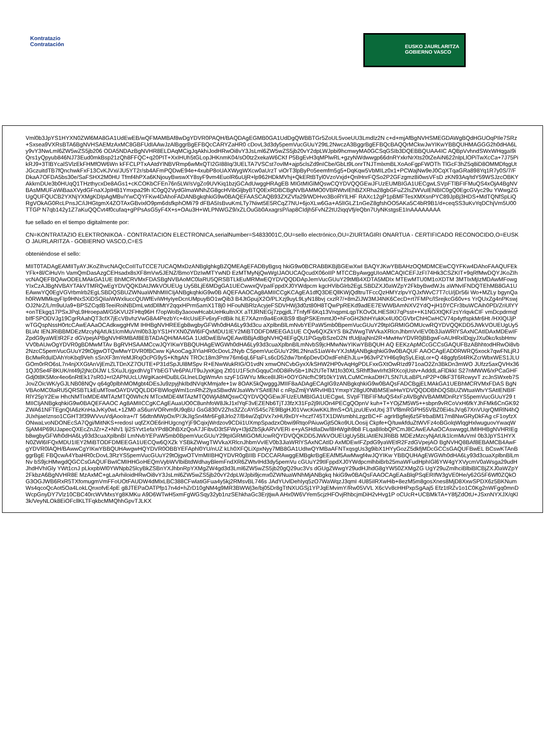Kontratazio
Contratación
EUSKO JAURLARITZA
GOBIERNO VASCO
Vml0b3JpYS1HYXN0ZWl6MA8GA1UdEwEB/wQFMAMBAf8wDgYDVR0PAQH/BAQDAgEGMB0GA1UdDgQWBBTGr5ZoUL5voeUU3Lmdlz2N c+d+mjAfBgNVHSMEGDAWgBQdHGUOqPIle7SRz+Sxsea9VXRsBTA6BgNVHSAEMzAxMC8GBFUdIAAwJzAlBggrBgEFBQcCARYZaHR0 cDovL3d3dy5pemVucGUuY29tL2NwczA3BggrBgEFBQcBAQQrMCkwJwYIKwYBBQUHMAGGG2h0dHA6Ly9vY3NwLml6ZW5wZS5jb206 ODA5NDAzBgNVHR8ELDAqMCigJqAkhiJodHRwOi8vY3JsLml6ZW5wZS5jb20vY2dpLWJpbi9hcmwyMA0GCSqGSIb3DQEBBQUAA4IC AQBpVvhndSWxWHqgaI9iQrs1yQpyub846NJ73Eud0mkBsp21zQh8FFQC+q20PIT+XxIHUh5tGLopJHKnmK04/sO0tz2xekaW6CKf P5BgEvH3qMPlwRL+gzyNWdwwgp66dnRYxkrNrXts20tZeAiN622nlpLlOPiTwXcCa+7J75PikRJ9+3TlBYcalSVlzEkFHMfOW6Wn kFFCLPTxAAtdYlNBVRmp6wMxQTI2GI88Iq/3UELTA7VSCst7ovlM+ajp5clsZd9nICbe/GbLt9LonrTNJTmlxmBLXoAoFgpFWOTh TlGcF3hZ5q8iD8OMMDfqgUtJGczuitdTB7fQnchwkFxF13CvKJVxi/JU5YT2r/sb4AFmPQDwE94e+4xubP8oUAXWygWXcw0aUrzT viOrT3lpByPo5eemfm5g5+DqKqw5VbMILz0x1+PCWajNw9eJ0CqXTqaGRa898Yq1R7y0S/7/FDkaA7OFDA5bs30e/SaFSHX2M0HU Tfmf4hPXa6KNjouyBwswXY8syF9vm4EuolR6uUjR+lp962HDkMVhj+QkERtBTyl0VzoVxjd+QnlHnrFQSo2P2GFzgmz8i0wsVFsD zKN93Aq/tdY59WSJzcOBKYAkkrnDUe3b0HUqQ1THzthycxDe8AGs1+cKCOKbCFEn76n5LW/sVgZo9UVKiq1bzjGCAdUwggHRAgEB MIGtMIGlMQswCQYDVQQGEwJFUzEUMBIGA1UECgwLSVpFTlBFIFMuQS4xOjA4BgNVBAsMMUFaWiBaaXVydGFnaXJpIHB1Ymxpa29h IC0gQ2VydGlmaWNhZG8gcHVibGljbyBTQ0ExRDBCBgNVBAMMO0VBRWtvIEhBZXRha28gbGFuZ2lsZWVuIENBIC0gQ0EgcGVyc29u YWwgZGUgQUFQUCB2YXNjYXMgKDIpAgMBv/YwCQYFKw4DAhoFADANBgkqhkiG9w0BAQEFAASCAQB93ZXZVfa29/WDHvo3BoRYlLHF RAXc12gP1pBMFTesXMXsnPYC89JpBj3HDS+MdTQNfSpLiQRgVOkAG0RcLPnsJC/iJHGtgmX4ZOTAxGBvixlO9pm6dsfkphOMi79 dFBA5IsBvuKmLTy7Niwt5E5RCqZ7NU+6joXLw6Ga+A5lIGLZ1nGeZ8gfshOO5AKa5C4bR9B1/d+ceqSS3uKvYqDChjVm5U00TTGP N7qb142y1Z7aKuQQCvt4f0cufaq+gPPsAsG5yF4X+s+OAu3H+WLPNWGZ9/xZLOuGb0AxagrsP/iap8CIdjh5FvNZ2tU2iqqVfj/eQbn7UyNKstgsE1InAAAAAAAA
fue sellado en el tiempo digitalmente por:
CN=KONTRATAZIO ELEKTRONIKOA - CONTRATACION ELECTRONICA,serialNumber=S4833001C,OU=sello electrónico,OU=ZIURTAGIRI ONARTUA - CERTIFICADO RECONOCIDO,O=EUSKO JAURLARITZA - GOBIERNO VASCO,C=ES
obteniéndose el sello:
MIIT0TADAgEAMIITyAYJKoZIhvcNAQcCoIITuTCCE7UCAQMxDzANBglghkgBZQMEAgEFADByBgsq hkiG9w0BCRABBKBjBGEwXwI BAQYJKwYBBAHzOQMDMCEwCQYFKw4DAhoFAAQUFEkYFk+8l/CiHuVn VamQmDasAzgCEHsadx8sXF8mVw5JENZ/BmoYDzIwMTYwND EzMTMyNjQwWgIJAOUCAQcudX06oIIP MTCCByAwggUIoAMCAQICEFJzFI74Hk3CSZKIT+9qRfMwDQYJKoZIhvcNAQEFBQAwODELMAkGA1UE BhMCRVMxFDASBgNVBAoMC0laRU5QRSBTLkEuMRMwEQYDVQQDDApJemVucGUuY29tMB4XDTA5MDIx MTEwMTU0M1oXDTM 3MTIxMjIzMDAwMFowgYIxCzAJBgNVBAYTAkVTMRQwEgYDVQQKDAtJWkVOUEUg Uy5BLjE6MDgGA1UECwwxQVpaIFppdXJ0YWdpcm kgcHVibGlrb2EgLSBDZXJ0aWZpY2FkbyBwdWJs aWNvIFNDQTEhMB8GA1UEAwwYQ0EgVGVrbmlrb2EgLSBDQSBUZWNuaWNhMIICIjANBgkqhkiG9w0B AQEFAAOCAg8AMIICCgKCAgEA1dfQ3DEQllKWjQdltruTFccQzHMYzlpvYQJxfWvC7T7cU/jDr56i Wo+MZLy bgynQah0RWMMkqyFIp9HNxSXiDSQiIaiWWxliuccQUWfEviWHyIyeDcnUMpuyBO1wQib3 B4JtGpujX2O/PLXzj9uyL9LyN18bvj cxzR7/+8mZiJW3MJ4NK6CecD+rt7FMPc/lSrejkcG60v+s YrQUxZg4nPKswjOJ2NrZ/L/m9uUa9+BPSZCqdBTeeiRoiNBDmLwtdDllMtY2qqxHPrm5amX1T8j0 HFouNBRlzAcyjeFSDVHWj3d0zt80H8TQwPpREKd9adEE7EWWBAmNXV2YdQ+jH10YCFr3buWCAih0PD/ZriUlYY+onTEkgq17PSxJPqL9HroepaM/G5KVU2FHtq96H f7opWoBy3aoowHcabUeHkultnXX aTfJRNEGj7zpgjdL7TnfyfF6Kq13VnqpmLqpTKOvOLHESIKI7qPsst++K1NGXtQKFzsYrlqvkCIF vmDcpdrmqfbIfFSPODVJg19CgrRAahQT3cfX7jEcVBvhzVwG8A4PezbYc+4IcUsiEFv6xyFrdBik hLE7XAzrn9a4EoKBS9 tBqPSKEmmtJ0+hFoGH2khHYukKx4U0CGVbrChHCwHCV74p4ytfspkMr6Ht /HXlQIJjPwTGQspNssH0rtcCAwEAAaOCAdkwggHVM IHHBgNVHREEgb8wgbyGFWh0dHA6Ly93d3cu aXplbnBlLmNvbYEPaW5mb0BpemVucGUuY29tpIGRMIGOMUcwRQYDVQQKDD5JWkVOUEUgUy5BLiAt IENJRiBBMDEzMzcyNjAtUk1lcmMuVml0b3JpYS1HYXN0ZWl6IFQxMDU1IEY2MiBTODFDMEEGA1UE CQw6QXZkYS BkZWwgTWVkaXRlcnJhbmVvIEV0b3JiaWRlYSAxNCAtIDAxMDEwIFZpdG9yaWEtR2Fz dGVpejAPBgNVHRMBAf8EBTADAQH/MA4GA 1UdDwEB/wQEAwIBBjAdBgNVHQ4EFgQU1PGqyBSzeD2N tfUdjIajNnl2R+MwHwYDVR0jBBgwFoAUHRxlDqjyJXu0kc/ksbHmvVV0bAUwOgYDVR0gBDMwMTAv BgRVHSAAMCcwJQYIKwYBBQUHAgEWGWh0dHA6Ly93d3cuaXplbnBlLmNvbS9jcHMwNwYIKwYBBQUH AQ EEKzApMCcGCCsGAQUFBzABhhtodHRwOi8vb2NzcC5pemVucGUuY29tOjgwOTQwMwYDVR0fBCww KjAooCagJIYiaHR0cDovL2Nyb C5pemVucGUuY29tL2NnaS1iaW4vYXJsMjANBgkqhkiG9w0BAQUF AAOCAgEAD0RWRQ5xock7qwFNLjRJBcMwRduIDAhYoKbq9Veh sSnXF3mYeMJRxjOcPG9yS+KftgAN TROc18m3Pmr76m6qL6FtaFLs6cD52dw7bn6pDevDOxdFehEhJLu+963vPZYHl6q9qSyLEiqLor+Q 48ggfp5t4RKZcrWbxWES1JLUGOm0rRO6sL7n4njXXGtAnVjEmZLTDnXZ7OUTE+P31dSpJUl8MSpv R+ENwWukRIG/O1vdN xmwONCvbGyxX/kSHW2HP0vAqHgPDLFxxGXtOwRIzd971oaO2Zn3BkDn3mWO JUfzz5axQVHx361QJ0Se4F8KUK/nt49j2jNcDlJW LSXuJLrjgxdhVgTYbEGTVe6PAUT9uJyxKjpq Zt01U1F5chGqquCn0D8iRv5b+1lN2UTeTM1fo30XLSRhff3wvIrht3RXcojUstv+AdddLaFlDkkI S27nMWW6/xPCaGHFGdj0t8K5Mor4eo6nRtEk17sR0J+rI2APNUcLUWgiKaoHDuBLGLlneLDgWmAn szyF1GWYu Mkce8IJRi+0OYGNcfhC9f10kY1WLCuMCmkaDtH7LSN7ULaBPLnP2P+0lkF3T6RcwyvT zcJnSWxeb7SJovZOicWK/yGJLNB08NQv q64g0plbhMOMgbt4DEsJu9zpyjhkIbdNVqKMmjafe+1w 8OAK5kQwgggJMIIF8aADAgECAgIG9zANBgkqhkiG9w0BAQsFADCBgjELMAkGA1UEBhMCRVMxFDAS BgNVBAoMC0laRU5QRSBTLkEuMTowOAYDVQQLDDFBWlogWml1cnRhZ2lyaSBwdWJsaWtvYSAtIENI c nRpZmljYWRvIHB1YmxpY28gU0NBMSEwHwYDVQQDDBhDQSBUZWtuaWtvYSAtIENBIFRlY25pY2Ew HhcNMTIxMDE4MTAzMTQ0WhcN MTcxMDE4MTAzMTQ0WjA8MQswCQYDVQQGEwJFUzEUMBIGA1UECgwL SVpFTlBFIFMuQS4xFzAVBgNVBAMMDnRzYS5pemVucGUuY29 tMIICIjANBgkqhkiG9w0BAQEFAAOC Ag8AMIICCgKCAgEAuaUO0C8unhfoW8JkJ1xlYqF3vEZENb6TjTJ3fzX31Fp2j9IUOn4PECgQOpnV kuh+T+YOjZM5W5++sbpn9vRCoVxH6fkYJhFMk6CnGK92ZWA61NFTEgnQIA6zKnHaJvKy0wL+1ZM0 aS6unVORvm9U9qBU GsG830V2Zhs3ZZcAYiS45c7E9lBgHJ01VwcKiwKKLlfmS+O/LjzuUEvxUtxj 3TVf8mRGPH55VBZ0Ei4sJVq67XnVUqrQMRlN4hQJUxhjaeIznso1CGHT3f39WVvuVdjAooIra+/T 56dtnMWpOx/P/JkJIgSn4Mr6Fg8Jrlo27/B4w/ZqDVx7xHU9xDY+hczf745TX1DWsmbhLzgzBC+F agrIrBgfiej6z5FtrbaBM17m8NwGRyDkFAg cF1oyfzXONwaLvoNDONEcSA7Qgi/MitNKS+redosI uqfZXOE6riHUgcngYjF9CqixjWrdzov9CDii1UXmpSpadzxObwi9RtqoPAiuwGjt5Oko9ULOosij Ckpfe+Q/tuwkfduZtWVFz4oBGolqWlqgHxlwuguovYwaqWSjAM4P69UJapecQXEcZnJZr+Z+Nh/1 lji2SYvt1efaYPd8OhBXzQoA7JFibvD3tSFWy+I3jdZbSjkARVVERi e+yASHdIaDw/l8HWgih9b8 FLqa8IlobQPCmJ8CAwEAAaOCAswwggLIMIHHBgNVHRIEgb8wgbyGFWh0dHA6Ly93d3cuaXplbnBl LmNvbYEPaW5mb0BpemVucGUuY29tpIGRMIGOMUcwRQYDVQQKDD5JWkVOUEUgUy5BLiAtIENJRiBB MDEzMzcyNjAtUk1lcmMuVml 0b3JpYS1HYXN0ZWl6IFQxMDU1IEY2MiBTODFDMEEGA1UECQw6QXZk YSBkZWwgTWVkaXRlcnJhbmVvIEV0b3JiaWRlYSAxNCAtID AxMDEwIFZpdG9yaWEtR2FzdGVpejAO BgNVHQ8BAf8EBAMCB4AwFgYDVR0lAQH/BAwwCgYIKwYBBQUHAwgwHQYDVR0OBBYEFAphl0YU/nUZ kLh0XFQLiXpxNyy7MB8GA1UdIwQYMBaAFNTxqsgUs3g9ibX1HYyGozZ5dkfjMDcGCCsGAQUFBwEL BCswKTAnBggrBgE FBQcwA4YbaHR0cDovL3RzYS5pemVucGUuY29tOjgwOTVmMIIBHQYDVR0gBIIB FDCCARAwggEMBgkrBgEEAfM5AwMwgf4wJQYIKw YBBQUHAgEWGWh0dHA6Ly93d3cuaXplbnBlLmNv bS9jcHMwgdQGCCsGAQUFBwICMIHHGoHEQmVybWVlbiBtdWdhayBlemFndXR6ZWtvIHd3dy5pemVu cGUuY29tIFppdXJ0YWdpcmlhbiBrb25maWFudHphIGl6YW4gYXVycmV0aWsga29udHJhdHVhIGly YWt1cnJ pLkxpbWl0YWNpb25lcyBkZSBnYXJhbnRpYXMgZW4gd3d3Lml6ZW5wZS5jb20gQ29uc3Vs dGUgZWwgY29udHJhdG8gYW50ZXMgZG UgY29uZmlhciBlbiBlCBjZXJ0aWZpY2FkbzA6BgNVHR8E MzAxMC+gLaArhiloidHRwOi8vY3JsLml6ZW5wZS5jb20vY2dpLWJpbi9jcmx0ZWNuaWNhMjANBgkq hkiG9w0BAQsFAAOCAgEAaBlqPSqERIfW3gVE0He/y62G5F6Wf0ZQkOG3OGJWB6RxR5TXfomugmVmFFoUOtFAUDW4dMlxLBC388CFwlatiGFua4y5kj2RMsvBL746s JAdYUvlDehIyq5zO7WaWqzJ3qmI 4U85iIRXwHib+8ezM5m8gosXnes8MjD8XxwSPDX6z5BKNumWs4qcoQcAot5Oa4LokLQnxofvE4pE g8JTEPaOATPfp17n4d+hZrD10gNM4g9MR3BWWj3e/bj05Dr8gTtNXUGSj1YPJqEMvimY/Rw05VVL X6cVv8cHHPxpSgAaj5 Efz1tRZv1o1C0Kg2nWFgq0mnDWcpGnyDY7Vlz10CBC40rcWVMxsYg8KMKu A9D6WTwH5xmFgWGSqy32yb1nzSEhkhaGc3ErjtjwA AHx0W6VYem5cjzHFOvjRhbcjmDiH2vHvg1P oCUcR+UCBMkTA+Y8fjZdOtU+JSxnNYXJX/qKl3k/VeyNLOk8EiOFcllKLTFqkbcMMQhhGpvTJLKX